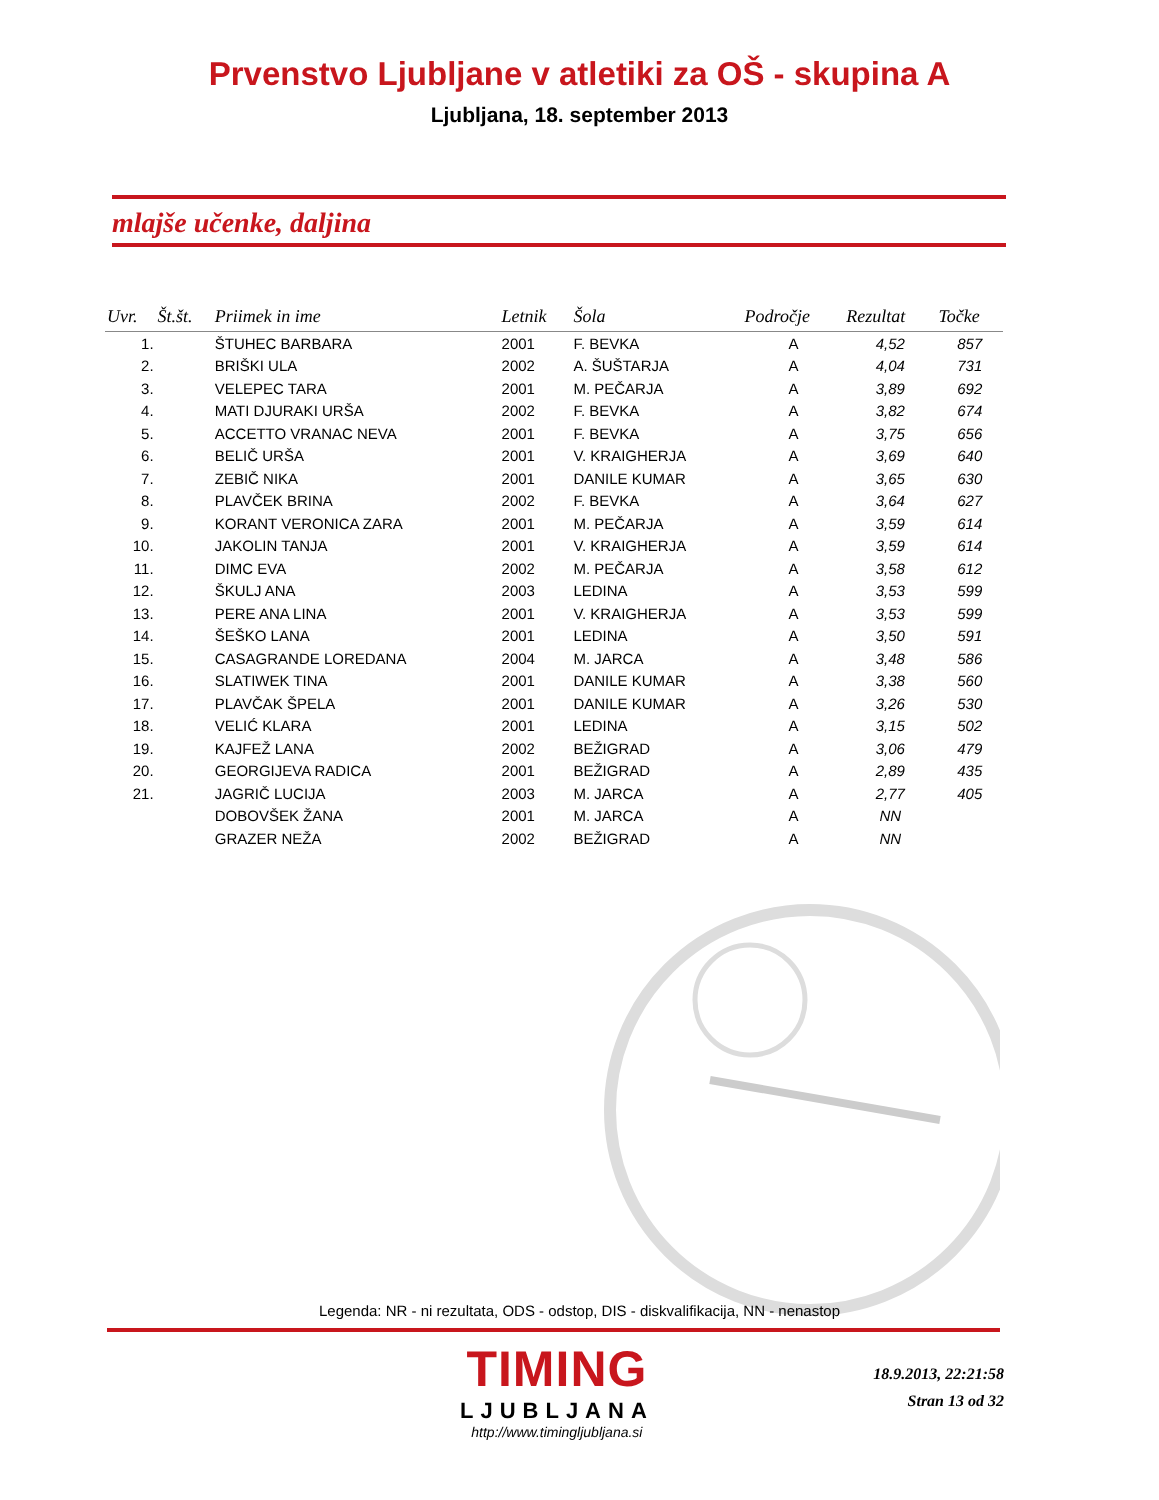Prvenstvo Ljubljane v atletiki za OŠ - skupina A
Ljubljana, 18. september 2013
mlajše učenke, daljina
| Uvr. | Št.št. | Priimek in ime | Letnik | Šola | Področje | Rezultat | Točke |
| --- | --- | --- | --- | --- | --- | --- | --- |
| 1. | | ŠTUHEC BARBARA | 2001 | F. BEVKA | A | 4,52 | 857 |
| 2. | | BRIŠKI ULA | 2002 | A. ŠUŠTARJA | A | 4,04 | 731 |
| 3. | | VELEPEC TARA | 2001 | M. PEČARJA | A | 3,89 | 692 |
| 4. | | MATI DJURAKI URŠA | 2002 | F. BEVKA | A | 3,82 | 674 |
| 5. | | ACCETTO VRANAC NEVA | 2001 | F. BEVKA | A | 3,75 | 656 |
| 6. | | BELIČ URŠA | 2001 | V. KRAIGHERJA | A | 3,69 | 640 |
| 7. | | ZEBIČ NIKA | 2001 | DANILE KUMAR | A | 3,65 | 630 |
| 8. | | PLAVČEK BRINA | 2002 | F. BEVKA | A | 3,64 | 627 |
| 9. | | KORANT VERONICA ZARA | 2001 | M. PEČARJA | A | 3,59 | 614 |
| 10. | | JAKOLIN TANJA | 2001 | V. KRAIGHERJA | A | 3,59 | 614 |
| 11. | | DIMC EVA | 2002 | M. PEČARJA | A | 3,58 | 612 |
| 12. | | ŠKULJ ANA | 2003 | LEDINA | A | 3,53 | 599 |
| 13. | | PERE ANA LINA | 2001 | V. KRAIGHERJA | A | 3,53 | 599 |
| 14. | | ŠEŠKO LANA | 2001 | LEDINA | A | 3,50 | 591 |
| 15. | | CASAGRANDE LOREDANA | 2004 | M. JARCA | A | 3,48 | 586 |
| 16. | | SLATIWEK TINA | 2001 | DANILE KUMAR | A | 3,38 | 560 |
| 17. | | PLAVČAK ŠPELA | 2001 | DANILE KUMAR | A | 3,26 | 530 |
| 18. | | VELIĆ KLARA | 2001 | LEDINA | A | 3,15 | 502 |
| 19. | | KAJFEŽ LANA | 2002 | BEŽIGRAD | A | 3,06 | 479 |
| 20. | | GEORGIJEVA RADICA | 2001 | BEŽIGRAD | A | 2,89 | 435 |
| 21. | | JAGRIČ LUCIJA | 2003 | M. JARCA | A | 2,77 | 405 |
| | | DOBOVŠEK ŽANA | 2001 | M. JARCA | A | NN | |
| | | GRAZER NEŽA | 2002 | BEŽIGRAD | A | NN | |
Legenda: NR - ni rezultata, ODS - odstop, DIS - diskvalifikacija, NN - nenastop
TIMING
LJUBLJANA
http://www.timingljubljana.si
18.9.2013, 22:21:58
Stran 13 od 32